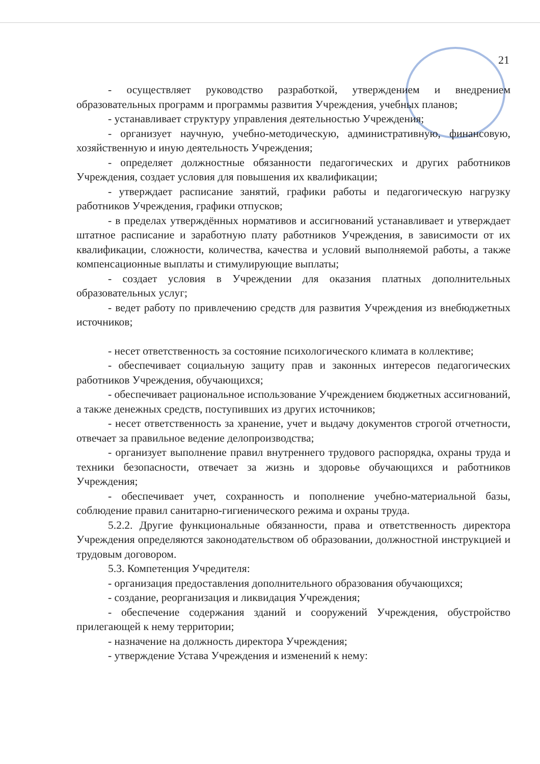21
- осуществляет руководство разработкой, утверждением и внедрением образовательных программ и программы развития Учреждения, учебных планов;
- устанавливает структуру управления деятельностью Учреждения;
- организует научную, учебно-методическую, административную, финансовую, хозяйственную и иную деятельность Учреждения;
- определяет должностные обязанности педагогических и других работников Учреждения, создает условия для повышения их квалификации;
- утверждает расписание занятий, графики работы и педагогическую нагрузку работников Учреждения, графики отпусков;
- в пределах утверждённых нормативов и ассигнований устанавливает и утверждает штатное расписание и заработную плату работников Учреждения, в зависимости от их квалификации, сложности, количества, качества и условий выполняемой работы, а также компенсационные выплаты и стимулирующие выплаты;
- создает условия в Учреждении для оказания платных дополнительных образовательных услуг;
- ведет работу по привлечению средств для развития Учреждения из внебюджетных источников;
- несет ответственность за состояние психологического климата в коллективе;
- обеспечивает социальную защиту прав и законных интересов педагогических работников Учреждения, обучающихся;
- обеспечивает рациональное использование Учреждением бюджетных ассигнований, а также денежных средств, поступивших из других источников;
- несет ответственность за хранение, учет и выдачу документов строгой отчетности, отвечает за правильное ведение делопроизводства;
- организует выполнение правил внутреннего трудового распорядка, охраны труда и техники безопасности, отвечает за жизнь и здоровье обучающихся и работников Учреждения;
- обеспечивает учет, сохранность и пополнение учебно-материальной базы, соблюдение правил санитарно-гигиенического режима и охраны труда.
5.2.2. Другие функциональные обязанности, права и ответственность директора Учреждения определяются законодательством об образовании, должностной инструкцией и трудовым договором.
5.3. Компетенция Учредителя:
- организация предоставления дополнительного образования обучающихся;
- создание, реорганизация и ликвидация Учреждения;
- обеспечение содержания зданий и сооружений Учреждения, обустройство прилегающей к нему территории;
- назначение на должность директора Учреждения;
- утверждение Устава Учреждения и изменений к нему: